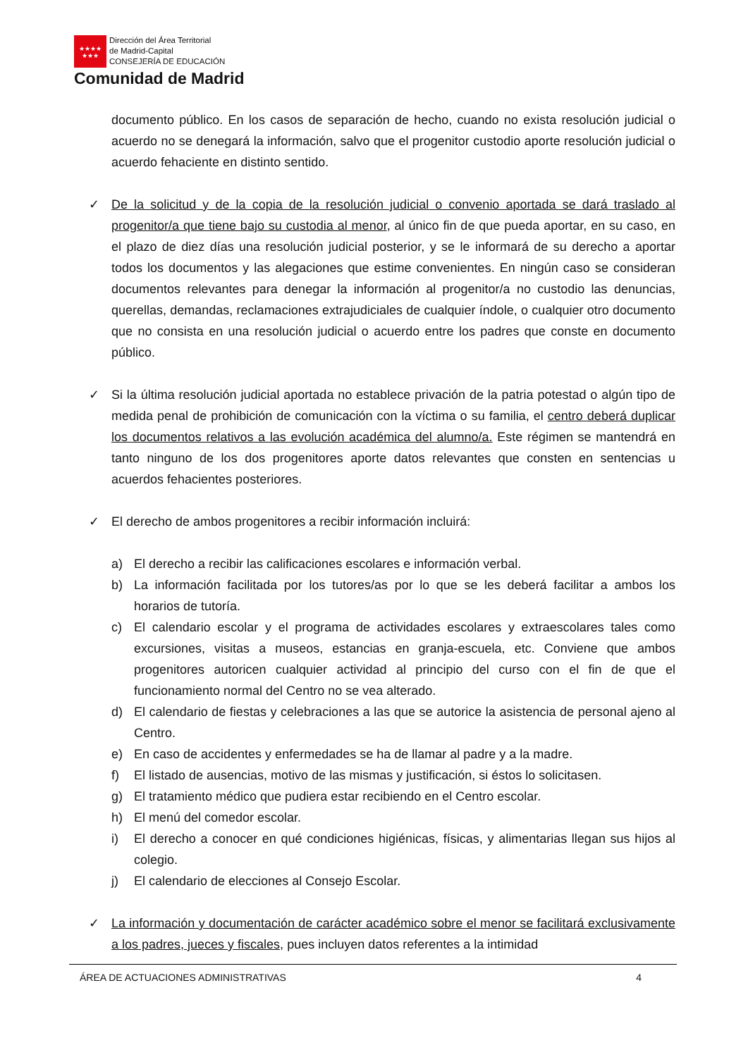★★★★
★★★
Dirección del Área Territorial
de Madrid-Capital
CONSEJERÍA DE EDUCACIÓN
Comunidad de Madrid
documento público. En los casos de separación de hecho, cuando no exista resolución judicial o acuerdo no se denegará la información, salvo que el progenitor custodio aporte resolución judicial o acuerdo fehaciente en distinto sentido.
✓ De la solicitud y de la copia de la resolución judicial o convenio aportada se dará traslado al progenitor/a que tiene bajo su custodia al menor, al único fin de que pueda aportar, en su caso, en el plazo de diez días una resolución judicial posterior, y se le informará de su derecho a aportar todos los documentos y las alegaciones que estime convenientes. En ningún caso se consideran documentos relevantes para denegar la información al progenitor/a no custodio las denuncias, querellas, demandas, reclamaciones extrajudiciales de cualquier índole, o cualquier otro documento que no consista en una resolución judicial o acuerdo entre los padres que conste en documento público.
✓ Si la última resolución judicial aportada no establece privación de la patria potestad o algún tipo de medida penal de prohibición de comunicación con la víctima o su familia, el centro deberá duplicar los documentos relativos a las evolución académica del alumno/a. Este régimen se mantendrá en tanto ninguno de los dos progenitores aporte datos relevantes que consten en sentencias u acuerdos fehacientes posteriores.
✓ El derecho de ambos progenitores a recibir información incluirá:
a) El derecho a recibir las calificaciones escolares e información verbal.
b) La información facilitada por los tutores/as por lo que se les deberá facilitar a ambos los horarios de tutoría.
c) El calendario escolar y el programa de actividades escolares y extraescolares tales como excursiones, visitas a museos, estancias en granja-escuela, etc. Conviene que ambos progenitores autoricen cualquier actividad al principio del curso con el fin de que el funcionamiento normal del Centro no se vea alterado.
d) El calendario de fiestas y celebraciones a las que se autorice la asistencia de personal ajeno al Centro.
e) En caso de accidentes y enfermedades se ha de llamar al padre y a la madre.
f) El listado de ausencias, motivo de las mismas y justificación, si éstos lo solicitasen.
g) El tratamiento médico que pudiera estar recibiendo en el Centro escolar.
h) El menú del comedor escolar.
i) El derecho a conocer en qué condiciones higiénicas, físicas, y alimentarias llegan sus hijos al colegio.
j) El calendario de elecciones al Consejo Escolar.
✓ La información y documentación de carácter académico sobre el menor se facilitará exclusivamente a los padres, jueces y fiscales, pues incluyen datos referentes a la intimidad
ÁREA DE ACTUACIONES ADMINISTRATIVAS 4